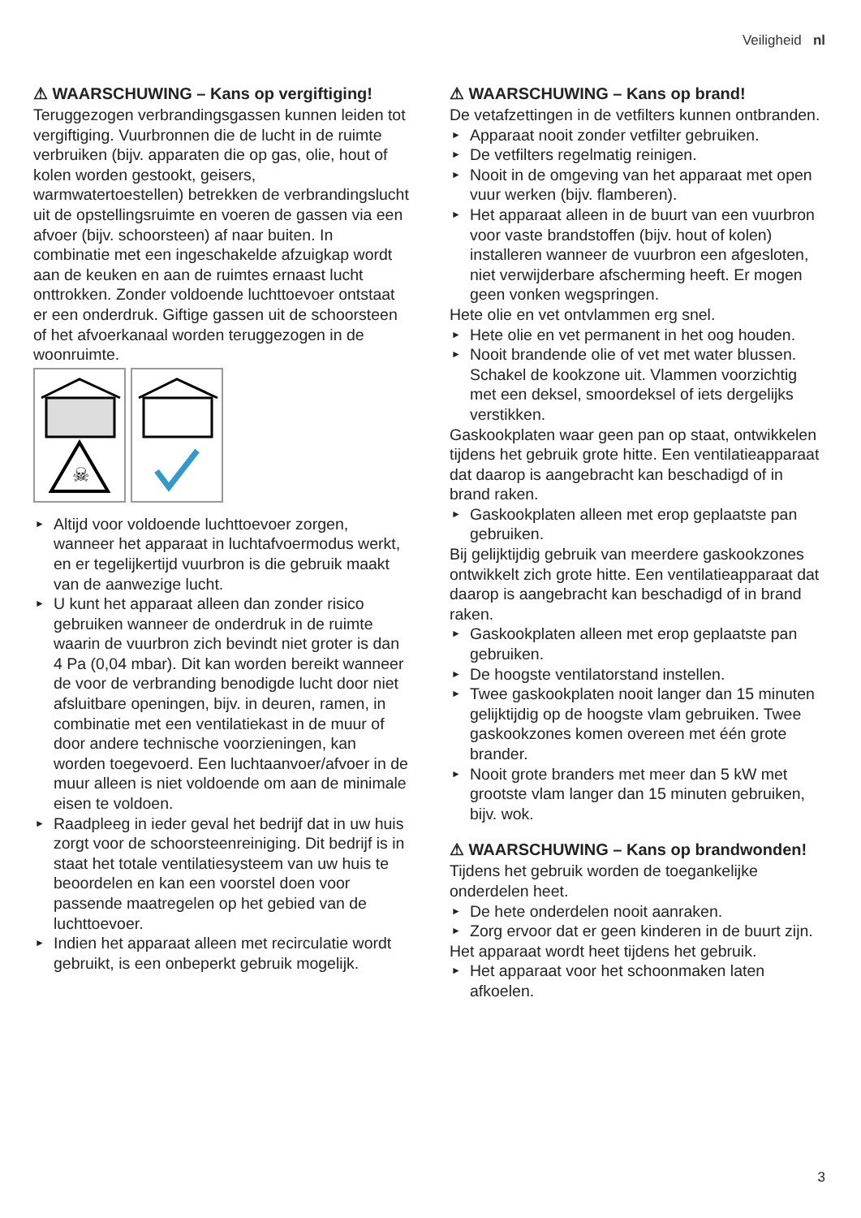Veiligheid nl
⚠ WAARSCHUWING – Kans op vergiftiging!
Teruggezogen verbrandingsgassen kunnen leiden tot vergiftiging. Vuurbronnen die de lucht in de ruimte verbruiken (bijv. apparaten die op gas, olie, hout of kolen worden gestookt, geisers, warmwatertoestellen) betrekken de verbrandingslucht uit de opstellingsruimte en voeren de gassen via een afvoer (bijv. schoorsteen) af naar buiten. In combinatie met een ingeschakelde afzuigkap wordt aan de keuken en aan de ruimtes ernaast lucht onttrokken. Zonder voldoende luchttoevoer ontstaat er een onderdruk. Giftige gassen uit de schoorsteen of het afvoerkanaal worden teruggezogen in de woonruimte.
☠
► Altijd voor voldoende luchttoevoer zorgen, wanneer het apparaat in luchtafvoermodus werkt, en er tegelijkertijd vuurbron is die gebruik maakt van de aanwezige lucht.
► U kunt het apparaat alleen dan zonder risico gebruiken wanneer de onderdruk in de ruimte waarin de vuurbron zich bevindt niet groter is dan 4 Pa (0,04 mbar). Dit kan worden bereikt wanneer de voor de verbranding benodigde lucht door niet afsluitbare openingen, bijv. in deuren, ramen, in combinatie met een ventilatiekast in de muur of door andere technische voorzieningen, kan worden toegevoerd. Een luchtaanvoer/afvoer in de muur alleen is niet voldoende om aan de minimale eisen te voldoen.
► Raadpleeg in ieder geval het bedrijf dat in uw huis zorgt voor de schoorsteenreiniging. Dit bedrijf is in staat het totale ventilatiesysteem van uw huis te beoordelen en kan een voorstel doen voor passende maatregelen op het gebied van de luchttoevoer.
► Indien het apparaat alleen met recirculatie wordt gebruikt, is een onbeperkt gebruik mogelijk.
⚠ WAARSCHUWING – Kans op brand!
De vetafzettingen in de vetfilters kunnen ontbranden.
► Apparaat nooit zonder vetfilter gebruiken.
► De vetfilters regelmatig reinigen.
► Nooit in de omgeving van het apparaat met open vuur werken (bijv. flamberen).
► Het apparaat alleen in de buurt van een vuurbron voor vaste brandstoffen (bijv. hout of kolen) installeren wanneer de vuurbron een afgesloten, niet verwijderbare afscherming heeft. Er mogen geen vonken wegspringen.
Hete olie en vet ontvlammen erg snel.
► Hete olie en vet permanent in het oog houden.
► Nooit brandende olie of vet met water blussen. Schakel de kookzone uit. Vlammen voorzichtig met een deksel, smoordeksel of iets dergelijks verstikken.
Gaskookplaten waar geen pan op staat, ontwikkelen tijdens het gebruik grote hitte. Een ventilatieapparaat dat daarop is aangebracht kan beschadigd of in brand raken.
► Gaskookplaten alleen met erop geplaatste pan gebruiken.
Bij gelijktijdig gebruik van meerdere gaskookzones ontwikkelt zich grote hitte. Een ventilatieapparaat dat daarop is aangebracht kan beschadigd of in brand raken.
► Gaskookplaten alleen met erop geplaatste pan gebruiken.
► De hoogste ventilatorstand instellen.
► Twee gaskookplaten nooit langer dan 15 minuten gelijktijdig op de hoogste vlam gebruiken. Twee gaskookzones komen overeen met één grote brander.
► Nooit grote branders met meer dan 5 kW met grootste vlam langer dan 15 minuten gebruiken, bijv. wok.
⚠ WAARSCHUWING – Kans op brandwonden!
Tijdens het gebruik worden de toegankelijke onderdelen heet.
► De hete onderdelen nooit aanraken.
► Zorg ervoor dat er geen kinderen in de buurt zijn.
Het apparaat wordt heet tijdens het gebruik.
► Het apparaat voor het schoonmaken laten afkoelen.
3